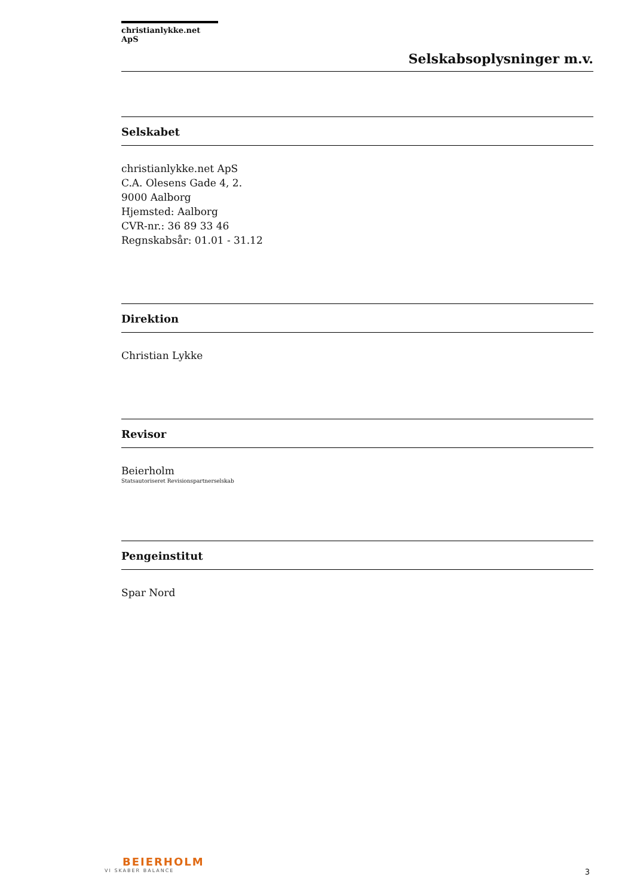christianlykke.net ApS
Selskabsoplysninger m.v.
Selskabet
christianlykke.net ApS
C.A. Olesens Gade 4, 2.
9000 Aalborg
Hjemsted: Aalborg
CVR-nr.: 36 89 33 46
Regnskabsår: 01.01 - 31.12
Direktion
Christian Lykke
Revisor
Beierholm
Statsautoriseret Revisionspartnerselskab
Pengeinstitut
Spar Nord
BEIERHOLM
VI SKABER BALANCE
3